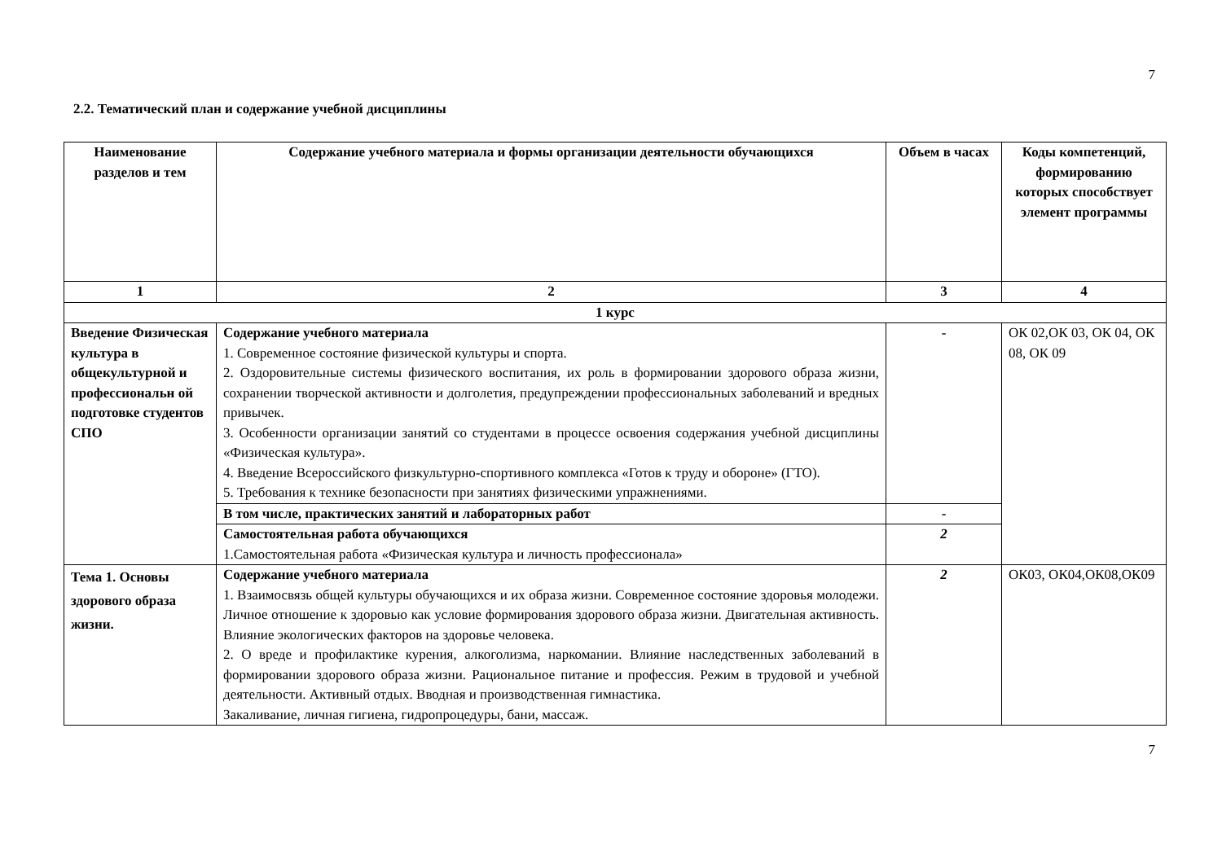7
2.2. Тематический план и содержание учебной дисциплины
| Наименование разделов и тем | Содержание учебного материала и формы организации деятельности обучающихся | Объем в часах | Коды компетенций, формированию которых способствует элемент программы |
| --- | --- | --- | --- |
| 1 | 2 | 3 | 4 |
| 1 курс | | | |
| Введение Физическая культура в общекультурной и профессиональн ой подготовке студентов СПО | Содержание учебного материала 1. Современное состояние физической культуры и спорта. 2. Оздоровительные системы физического воспитания, их роль в формировании здорового образа жизни, сохранении творческой активности и долголетия, предупреждении профессиональных заболеваний и вредных привычек. 3. Особенности организации занятий со студентами в процессе освоения содержания учебной дисциплины «Физическая культура». 4. Введение Всероссийского физкультурно-спортивного комплекса «Готов к труду и обороне» (ГТО). 5. Требования к технике безопасности при занятиях физическими упражнениями. | - | ОК 02,ОК 03, ОК 04, ОК 08, ОК 09 |
| | В том числе, практических занятий и лабораторных работ | - | |
| | Самостоятельная работа обучающихся 1.Самостоятельная работа «Физическая культура и личность профессионала» | 2 | |
| Тема 1. Основы здорового образа жизни. | Содержание учебного материала 1. Взаимосвязь общей культуры обучающихся и их образа жизни. Современное состояние здоровья молодежи. Личное отношение к здоровью как условие формирования здорового образа жизни. Двигательная активность. Влияние экологических факторов на здоровье человека. 2. О вреде и профилактике курения, алкоголизма, наркомании. Влияние наследственных заболеваний в формировании здорового образа жизни. Рациональное питание и профессия. Режим в трудовой и учебной деятельности. Активный отдых. Вводная и производственная гимнастика. Закаливание, личная гигиена, гидропроцедуры, бани, массаж. | 2 | ОК03, ОК04,ОК08,ОК09 |
7